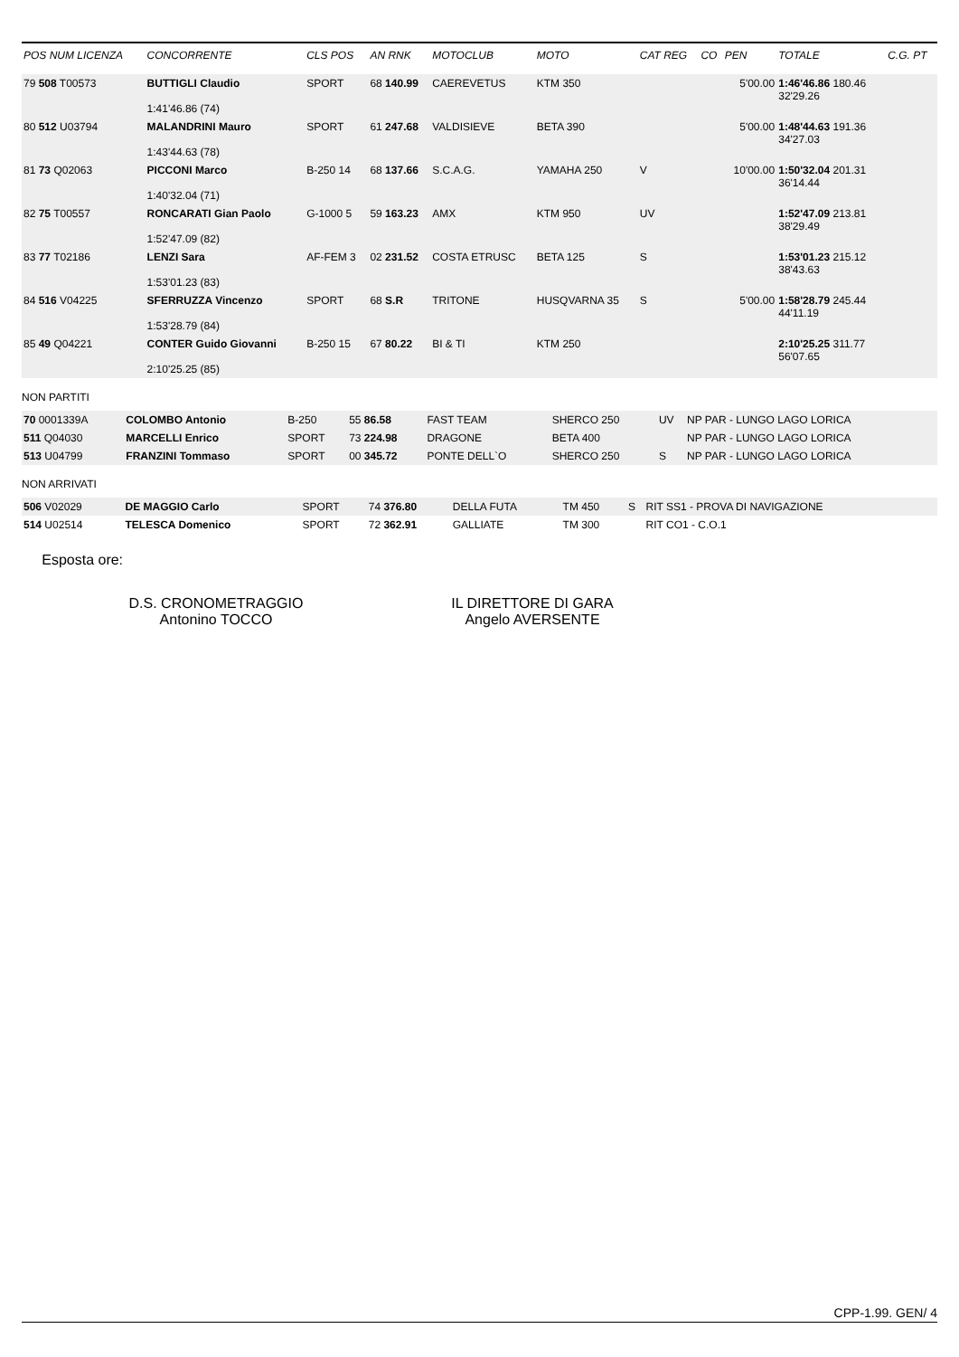| POS NUM LICENZA | CONCORRENTE | CLS POS | AN RNK | MOTOCLUB | MOTO | CAT REG | CO | PEN | TOTALE | C.G. PT |
| --- | --- | --- | --- | --- | --- | --- | --- | --- | --- | --- |
| 79 508 T00573 | BUTTIGLI Claudio 1:41'46.86 (74) | SPORT | 68 140.99 | CAEREVETUS | KTM 350 | | | 5'00.00 | 1:46'46.86 180.46 32'29.26 | |
| 80 512 U03794 | MALANDRINI Mauro 1:43'44.63 (78) | SPORT | 61 247.68 | VALDISIEVE | BETA 390 | | | 5'00.00 | 1:48'44.63 191.36 34'27.03 | |
| 81 73 Q02063 | PICCONI Marco 1:40'32.04 (71) | B-250 14 | 68 137.66 | S.C.A.G. | YAMAHA 250 | V | | 10'00.00 | 1:50'32.04 201.31 36'14.44 | |
| 82 75 T00557 | RONCARATI Gian Paolo 1:52'47.09 (82) | G-1000 5 | 59 163.23 | AMX | KTM 950 | UV | | | 1:52'47.09 213.81 38'29.49 | |
| 83 77 T02186 | LENZI Sara 1:53'01.23 (83) | AF-FEM 3 | 02 231.52 | COSTA ETRUSC | BETA 125 | S | | | 1:53'01.23 215.12 38'43.63 | |
| 84 516 V04225 | SFERRUZZA Vincenzo 1:53'28.79 (84) | SPORT | 68 S.R | TRITONE | HUSQVARNA 35 | S | | 5'00.00 | 1:58'28.79 245.44 44'11.19 | |
| 85 49 Q04221 | CONTER Guido Giovanni 2:10'25.25 (85) | B-250 15 | 67 80.22 | BI & TI | KTM 250 | | | | 2:10'25.25 311.77 56'07.65 | |
NON PARTITI
| 70 0001339A | COLOMBO Antonio | B-250 | 55 86.58 | FAST TEAM | SHERCO 250 | UV | NP PAR - LUNGO LAGO LORICA |
| 511 Q04030 | MARCELLI Enrico | SPORT | 73 224.98 | DRAGONE | BETA 400 | | NP PAR - LUNGO LAGO LORICA |
| 513 U04799 | FRANZINI Tommaso | SPORT | 00 345.72 | PONTE DELL`O | SHERCO 250 | S | NP PAR - LUNGO LAGO LORICA |
NON ARRIVATI
| 506 V02029 | DE MAGGIO Carlo | SPORT | 74 376.80 | DELLA FUTA | TM 450 | S | RIT SS1 - PROVA DI NAVIGAZIONE |
| 514 U02514 | TELESCA Domenico | SPORT | 72 362.91 | GALLIATE | TM 300 | | RIT CO1 - C.O.1 |
Esposta ore:
D.S. CRONOMETRAGGIO
Antonino TOCCO
IL DIRETTORE DI GARA
Angelo AVERSENTE
CPP-1.99. GEN/ 4